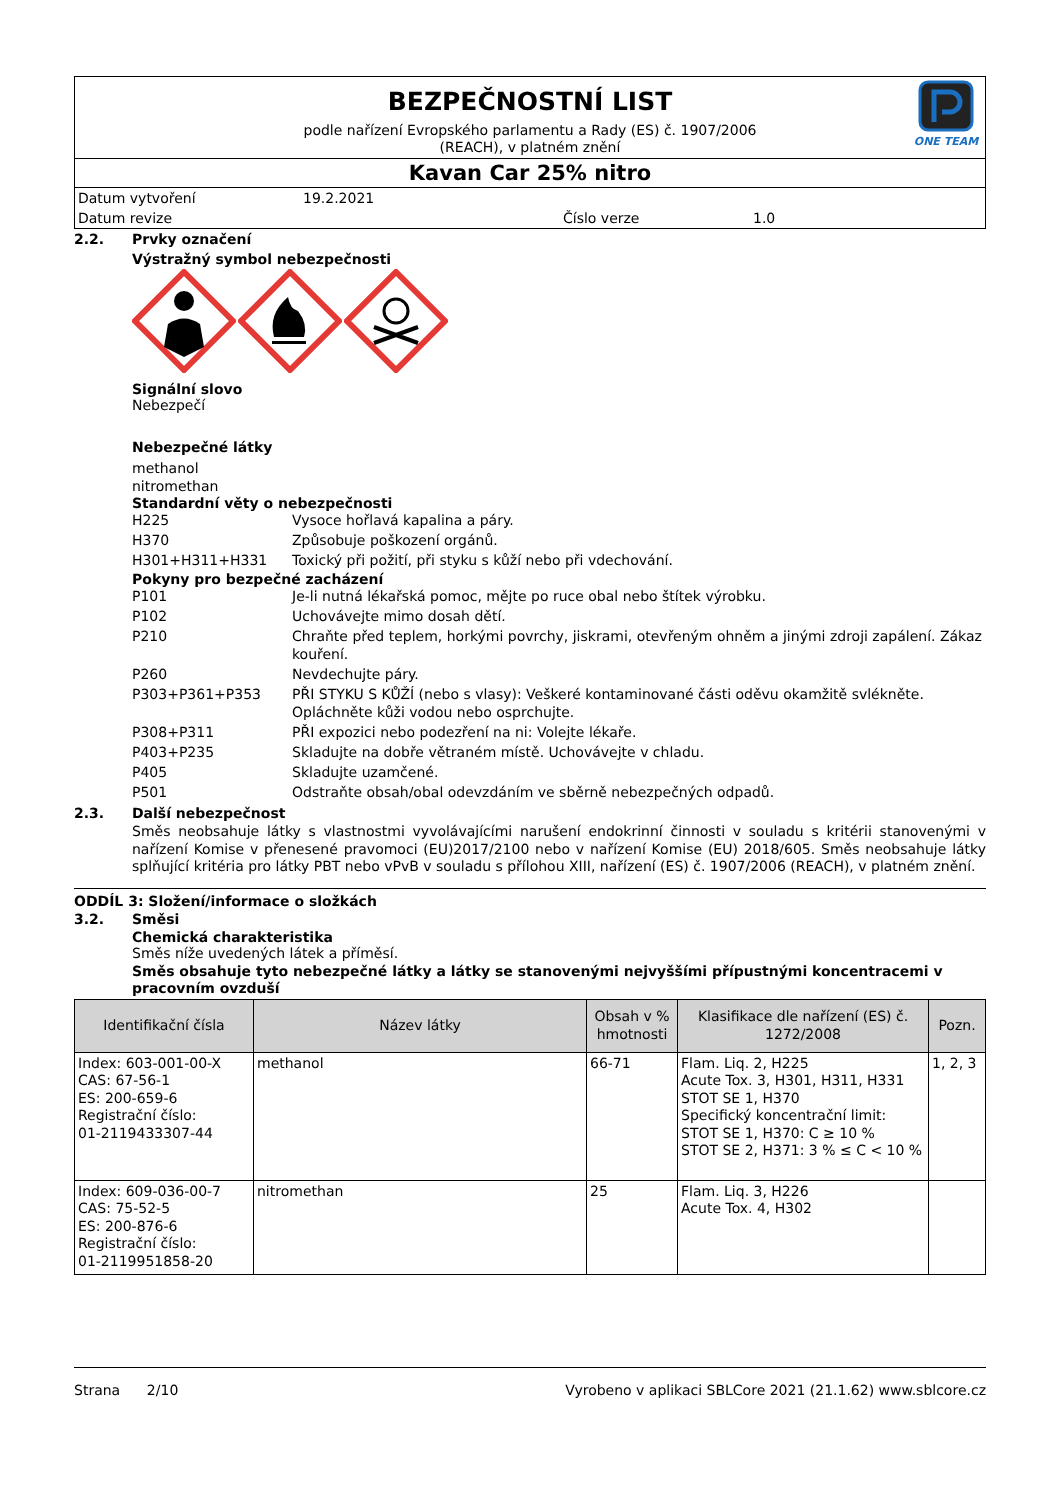BEZPEČNOSTNÍ LIST
podle nařízení Evropského parlamentu a Rady (ES) č. 1907/2006
(REACH), v platném znění
ONE TEAM
Kavan Car 25% nitro
Datum vytvoření 19.2.2021
Datum revize Číslo verze 1.0
2.2. Prvky označení
Výstražný symbol nebezpečnosti
Signální slovo
Nebezpečí
Nebezpečné látky
methanol
nitromethan
Standardní věty o nebezpečnosti
H225 Vysoce hořlavá kapalina a páry.
H370 Způsobuje poškození orgánů.
H301+H311+H331 Toxický při požití, při styku s kůží nebo při vdechování.
Pokyny pro bezpečné zacházení
P101 Je-li nutná lékařská pomoc, mějte po ruce obal nebo štítek výrobku.
P102 Uchovávejte mimo dosah dětí.
P210 Chraňte před teplem, horkými povrchy, jiskrami, otevřeným ohněm a jinými zdroji zapálení. Zákaz kouření.
P260 Nevdechujte páry.
P303+P361+P353 PŘI STYKU S KŮŽÍ (nebo s vlasy): Veškeré kontaminované části oděvu okamžitě svlékněte. Opláchněte kůži vodou nebo osprchujte.
P308+P311 PŘI expozici nebo podezření na ni: Volejte lékaře.
P403+P235 Skladujte na dobře větraném místě. Uchovávejte v chladu.
P405 Skladujte uzamčené.
P501 Odstraňte obsah/obal odevzdáním ve sběrně nebezpečných odpadů.
2.3. Další nebezpečnost
Směs neobsahuje látky s vlastnostmi vyvolávajícími narušení endokrinní činnosti v souladu s kritérii stanovenými v nařízení Komise v přenesené pravomoci (EU)2017/2100 nebo v nařízení Komise (EU) 2018/605. Směs neobsahuje látky splňující kritéria pro látky PBT nebo vPvB v souladu s přílohou XIII, nařízení (ES) č. 1907/2006 (REACH), v platném znění.
ODDÍL 3: Složení/informace o složkách
3.2. Směsi
Chemická charakteristika
Směs níže uvedených látek a příměsí.
Směs obsahuje tyto nebezpečné látky a látky se stanovenými nejvyššími přípustnými koncentracemi v pracovním ovzduší
| Identifikační čísla | Název látky | Obsah v % hmotnosti | Klasifikace dle nařízení (ES) č. 1272/2008 | Pozn. |
| --- | --- | --- | --- | --- |
| Index: 603-001-00-X CAS: 67-56-1 ES: 200-659-6 Registrační číslo: 01-2119433307-44 | methanol | 66-71 | Flam. Liq. 2, H225 Acute Tox. 3, H301, H311, H331 STOT SE 1, H370 Specifický koncentrační limit: STOT SE 1, H370: C ≥ 10 % STOT SE 2, H371: 3 % ≤ C < 10 % | 1, 2, 3 |
| Index: 609-036-00-7 CAS: 75-52-5 ES: 200-876-6 Registrační číslo: 01-2119951858-20 | nitromethan | 25 | Flam. Liq. 3, H226 Acute Tox. 4, H302 | |
Strana 2/10 Vyrobeno v aplikaci SBLCore 2021 (21.1.62) www.sblcore.cz